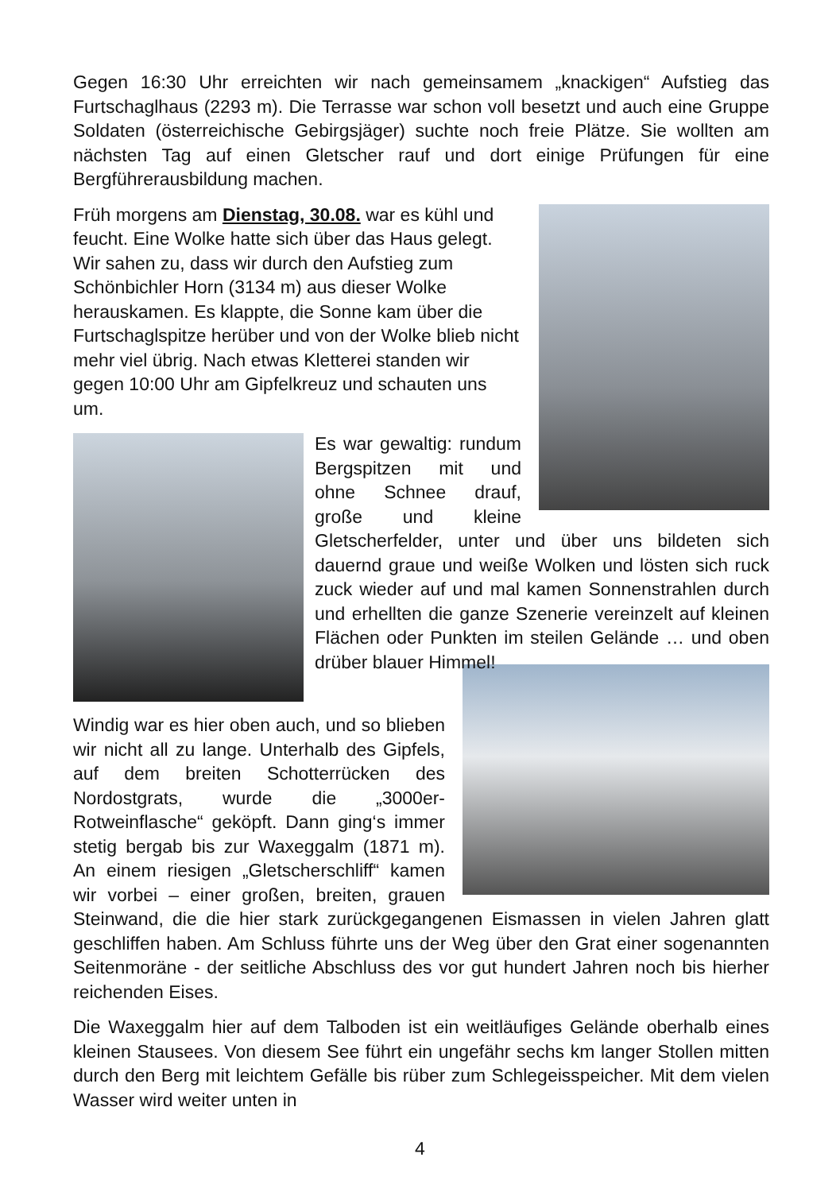Gegen 16:30 Uhr erreichten wir nach gemeinsamem „knackigen“ Aufstieg das Furtschaglhaus (2293 m). Die Terrasse war schon voll besetzt und auch eine Gruppe Soldaten (österreichische Gebirgsjäger) suchte noch freie Plätze. Sie wollten am nächsten Tag auf einen Gletscher rauf und dort einige Prüfungen für eine Bergführerausbildung machen.
Früh morgens am Dienstag, 30.08. war es kühl und feucht. Eine Wolke hatte sich über das Haus gelegt. Wir sahen zu, dass wir durch den Aufstieg zum Schönbichler Horn (3134 m) aus dieser Wolke herauskamen. Es klappte, die Sonne kam über die Furtschaglspitze herüber und von der Wolke blieb nicht mehr viel übrig. Nach etwas Kletterei standen wir gegen 10:00 Uhr am Gipfelkreuz und schauten uns um.
Es war gewaltig: rundum Bergspitzen mit und ohne Schnee drauf, große und kleine Gletscherfelder, unter und über uns bildeten sich dauernd graue und weiße Wolken und lösten sich ruck zuck wieder auf und mal kamen Sonnenstrahlen durch und erhellten die ganze Szenerie vereinzelt auf kleinen Flächen oder Punkten im steilen Gelände … und oben drüber blauer Himmel!
Windig war es hier oben auch, und so blieben wir nicht all zu lange. Unterhalb des Gipfels, auf dem breiten Schotterrücken des Nordostgrats, wurde die „3000er-Rotweinflasche“ geköpft. Dann ging‘s immer stetig bergab bis zur Waxeggalm (1871 m). An einem riesigen „Gletscherschliff“ kamen wir vorbei – einer großen, breiten, grauen Steinwand, die die hier stark zurückgegangenen Eismassen in vielen Jahren glatt geschliffen haben. Am Schluss führte uns der Weg über den Grat einer sogenannten Seitenmoräne - der seitliche Abschluss des vor gut hundert Jahren noch bis hierher reichenden Eises.
Die Waxeggalm hier auf dem Talboden ist ein weitläufiges Gelände oberhalb eines kleinen Stausees. Von diesem See führt ein ungefähr sechs km langer Stollen mitten durch den Berg mit leichtem Gefälle bis rüber zum Schlegeisspeicher. Mit dem vielen Wasser wird weiter unten in
4